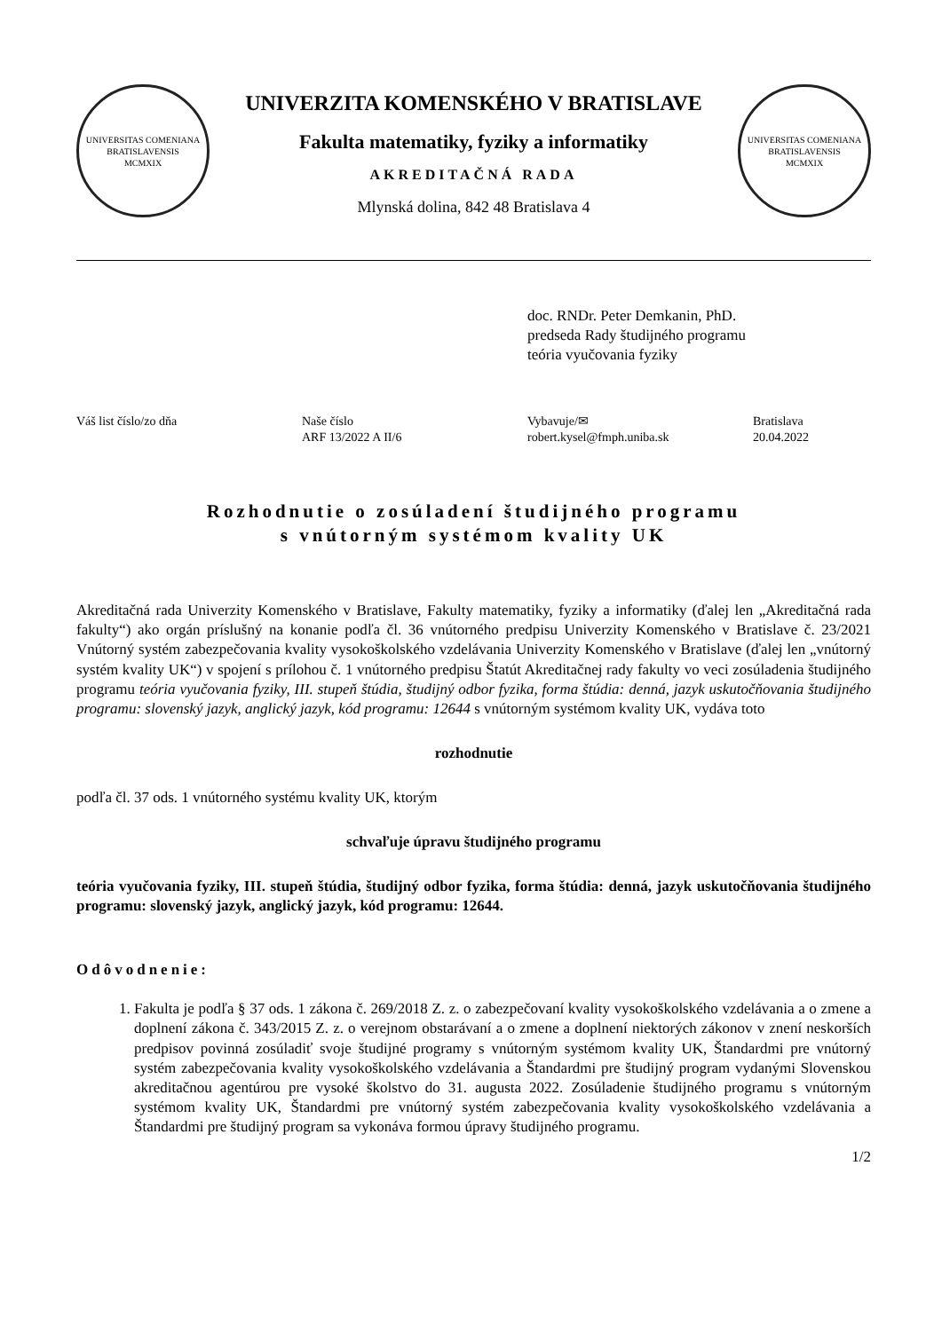UNIVERSITAS COMENIANA BRATISLAVENSIS
MCMXIX
UNIVERZITA KOMENSKÉHO V BRATISLAVE
Fakulta matematiky, fyziky a informatiky
AKREDITAČNÁ RADA
Mlynská dolina, 842 48 Bratislava 4
UNIVERSITAS COMENIANA BRATISLAVENSIS
MCMXIX
doc. RNDr. Peter Demkanin, PhD.
predseda Rady študijného programu
teória vyučovania fyziky
| Váš list číslo/zo dňa | Naše číslo ARF 13/2022 A II/6 | Vybavuje/✉ robert.kysel@fmph.uniba.sk | Bratislava 20.04.2022 |
Rozhodnutie o zosúladení študijného programu
s vnútorným systémom kvality UK
Akreditačná rada Univerzity Komenského v Bratislave, Fakulty matematiky, fyziky a informatiky (ďalej len „Akreditačná rada fakulty“) ako orgán príslušný na konanie podľa čl. 36 vnútorného predpisu Univerzity Komenského v Bratislave č. 23/2021 Vnútorný systém zabezpečovania kvality vysokoškolského vzdelávania Univerzity Komenského v Bratislave (ďalej len „vnútorný systém kvality UK“) v spojení s prílohou č. 1 vnútorného predpisu Štatút Akreditačnej rady fakulty vo veci zosúladenia študijného programu teória vyučovania fyziky, III. stupeň štúdia, študijný odbor fyzika, forma štúdia: denná, jazyk uskutočňovania študijného programu: slovenský jazyk, anglický jazyk, kód programu: 12644 s vnútorným systémom kvality UK, vydáva toto
rozhodnutie
podľa čl. 37 ods. 1 vnútorného systému kvality UK, ktorým
schvaľuje úpravu študijného programu
teória vyučovania fyziky, III. stupeň štúdia, študijný odbor fyzika, forma štúdia: denná, jazyk uskutočňovania študijného programu: slovenský jazyk, anglický jazyk, kód programu: 12644.
Odôvodnenie:
1. Fakulta je podľa § 37 ods. 1 zákona č. 269/2018 Z. z. o zabezpečovaní kvality vysokoškolského vzdelávania a o zmene a doplnení zákona č. 343/2015 Z. z. o verejnom obstarávaní a o zmene a doplnení niektorých zákonov v znení neskorších predpisov povinná zosúladiť svoje študijné programy s vnútorným systémom kvality UK, Štandardmi pre vnútorný systém zabezpečovania kvality vysokoškolského vzdelávania a Štandardmi pre študijný program vydanými Slovenskou akreditačnou agentúrou pre vysoké školstvo do 31. augusta 2022. Zosúladenie študijného programu s vnútorným systémom kvality UK, Štandardmi pre vnútorný systém zabezpečovania kvality vysokoškolského vzdelávania a Štandardmi pre študijný program sa vykonáva formou úpravy študijného programu.
1/2